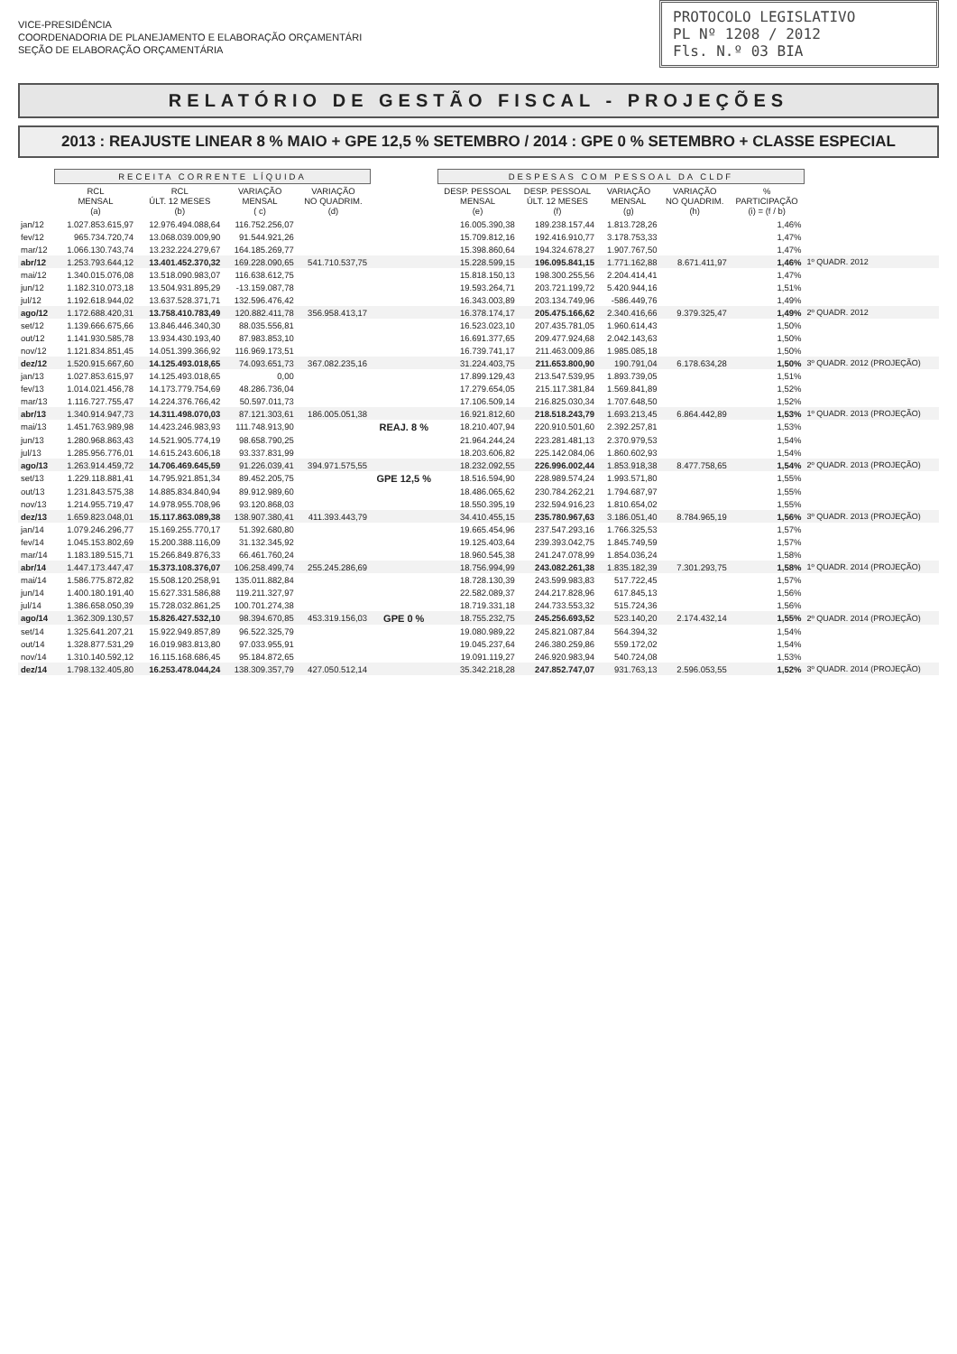PROTOCOLO LEGISLATIVO
PL Nº 1208 / 2012
Fls. N.º 03 BIA
VICE-PRESIDÊNCIA
COORDENADORIA DE PLANEJAMENTO E ELABORAÇÃO ORÇAMENTÁRI
SEÇÃO DE ELABORAÇÃO ORÇAMENTÁRIA
RELATÓRIO DE GESTÃO FISCAL - PROJEÇÕES
2013 : REAJUSTE LINEAR 8 % MAIO + GPE 12,5 % SETEMBRO / 2014 : GPE 0 % SETEMBRO + CLASSE ESPECIAL
| | RECEITA CORRENTE LÍQUIDA | | | | | DESPESAS COM PESSOAL DA CLDF | | | | | |
| --- | --- | --- | --- | --- | --- | --- | --- | --- | --- | --- | --- |
| | RCL MENSAL (a) | RCL ÚLT. 12 MESES (b) | VARIAÇÃO MENSAL ( c) | VARIAÇÃO NO QUADRIM. (d) | | DESP. PESSOAL MENSAL (e) | DESP. PESSOAL ÚLT. 12 MESES (f) | VARIAÇÃO MENSAL (g) | VARIAÇÃO NO QUADRIM. (h) | % PARTICIPAÇÃO (i) = (f / b) | |
| jan/12 | 1.027.853.615,97 | 12.976.494.088,64 | 116.752.256,07 | | | 16.005.390,38 | 189.238.157,44 | 1.813.728,26 | | 1,46% | |
| fev/12 | 965.734.720,74 | 13.068.039.009,90 | 91.544.921,26 | | | 15.709.812,16 | 192.416.910,77 | 3.178.753,33 | | 1,47% | |
| mar/12 | 1.066.130.743,74 | 13.232.224.279,67 | 164.185.269,77 | | | 15.398.860,64 | 194.324.678,27 | 1.907.767,50 | | 1,47% | |
| abr/12 | 1.253.793.644,12 | 13.401.452.370,32 | 169.228.090,65 | 541.710.537,75 | | 15.228.599,15 | 196.095.841,15 | 1.771.162,88 | 8.671.411,97 | 1,46% | 1º QUADR. 2012 |
| mai/12 | 1.340.015.076,08 | 13.518.090.983,07 | 116.638.612,75 | | | 15.818.150,13 | 198.300.255,56 | 2.204.414,41 | | 1,47% | |
| jun/12 | 1.182.310.073,18 | 13.504.931.895,29 | -13.159.087,78 | | | 19.593.264,71 | 203.721.199,72 | 5.420.944,16 | | 1,51% | |
| jul/12 | 1.192.618.944,02 | 13.637.528.371,71 | 132.596.476,42 | | | 16.343.003,89 | 203.134.749,96 | -586.449,76 | | 1,49% | |
| ago/12 | 1.172.688.420,31 | 13.758.410.783,49 | 120.882.411,78 | 356.958.413,17 | | 16.378.174,17 | 205.475.166,62 | 2.340.416,66 | 9.379.325,47 | 1,49% | 2º QUADR. 2012 |
| set/12 | 1.139.666.675,66 | 13.846.446.340,30 | 88.035.556,81 | | | 16.523.023,10 | 207.435.781,05 | 1.960.614,43 | | 1,50% | |
| out/12 | 1.141.930.585,78 | 13.934.430.193,40 | 87.983.853,10 | | | 16.691.377,65 | 209.477.924,68 | 2.042.143,63 | | 1,50% | |
| nov/12 | 1.121.834.851,45 | 14.051.399.366,92 | 116.969.173,51 | | | 16.739.741,17 | 211.463.009,86 | 1.985.085,18 | | 1,50% | |
| dez/12 | 1.520.915.667,60 | 14.125.493.018,65 | 74.093.651,73 | 367.082.235,16 | | 31.224.403,75 | 211.653.800,90 | 190.791,04 | 6.178.634,28 | 1,50% | 3º QUADR. 2012 (PROJEÇÃO) |
| jan/13 | 1.027.853.615,97 | 14.125.493.018,65 | 0,00 | | | 17.899.129,43 | 213.547.539,95 | 1.893.739,05 | | 1,51% | |
| fev/13 | 1.014.021.456,78 | 14.173.779.754,69 | 48.286.736,04 | | | 17.279.654,05 | 215.117.381,84 | 1.569.841,89 | | 1,52% | |
| mar/13 | 1.116.727.755,47 | 14.224.376.766,42 | 50.597.011,73 | | | 17.106.509,14 | 216.825.030,34 | 1.707.648,50 | | 1,52% | |
| abr/13 | 1.340.914.947,73 | 14.311.498.070,03 | 87.121.303,61 | 186.005.051,38 | | 16.921.812,60 | 218.518.243,79 | 1.693.213,45 | 6.864.442,89 | 1,53% | 1º QUADR. 2013 (PROJEÇÃO) |
| mai/13 | 1.451.763.989,98 | 14.423.246.983,93 | 111.748.913,90 | | REAJ. 8 % | 18.210.407,94 | 220.910.501,60 | 2.392.257,81 | | 1,53% | |
| jun/13 | 1.280.968.863,43 | 14.521.905.774,19 | 98.658.790,25 | | | 21.964.244,24 | 223.281.481,13 | 2.370.979,53 | | 1,54% | |
| jul/13 | 1.285.956.776,01 | 14.615.243.606,18 | 93.337.831,99 | | | 18.203.606,82 | 225.142.084,06 | 1.860.602,93 | | 1,54% | |
| ago/13 | 1.263.914.459,72 | 14.706.469.645,59 | 91.226.039,41 | 394.971.575,55 | | 18.232.092,55 | 226.996.002,44 | 1.853.918,38 | 8.477.758,65 | 1,54% | 2º QUADR. 2013 (PROJEÇÃO) |
| set/13 | 1.229.118.881,41 | 14.795.921.851,34 | 89.452.205,75 | | GPE 12,5 % | 18.516.594,90 | 228.989.574,24 | 1.993.571,80 | | 1,55% | |
| out/13 | 1.231.843.575,38 | 14.885.834.840,94 | 89.912.989,60 | | | 18.486.065,62 | 230.784.262,21 | 1.794.687,97 | | 1,55% | |
| nov/13 | 1.214.955.719,47 | 14.978.955.708,96 | 93.120.868,03 | | | 18.550.395,19 | 232.594.916,23 | 1.810.654,02 | | 1,55% | |
| dez/13 | 1.659.823.048,01 | 15.117.863.089,38 | 138.907.380,41 | 411.393.443,79 | | 34.410.455,15 | 235.780.967,63 | 3.186.051,40 | 8.784.965,19 | 1,56% | 3º QUADR. 2013 (PROJEÇÃO) |
| jan/14 | 1.079.246.296,77 | 15.169.255.770,17 | 51.392.680,80 | | | 19.665.454,96 | 237.547.293,16 | 1.766.325,53 | | 1,57% | |
| fev/14 | 1.045.153.802,69 | 15.200.388.116,09 | 31.132.345,92 | | | 19.125.403,64 | 239.393.042,75 | 1.845.749,59 | | 1,57% | |
| mar/14 | 1.183.189.515,71 | 15.266.849.876,33 | 66.461.760,24 | | | 18.960.545,38 | 241.247.078,99 | 1.854.036,24 | | 1,58% | |
| abr/14 | 1.447.173.447,47 | 15.373.108.376,07 | 106.258.499,74 | 255.245.286,69 | | 18.756.994,99 | 243.082.261,38 | 1.835.182,39 | 7.301.293,75 | 1,58% | 1º QUADR. 2014 (PROJEÇÃO) |
| mai/14 | 1.586.775.872,82 | 15.508.120.258,91 | 135.011.882,84 | | | 18.728.130,39 | 243.599.983,83 | 517.722,45 | | 1,57% | |
| jun/14 | 1.400.180.191,40 | 15.627.331.586,88 | 119.211.327,97 | | | 22.582.089,37 | 244.217.828,96 | 617.845,13 | | 1,56% | |
| jul/14 | 1.386.658.050,39 | 15.728.032.861,25 | 100.701.274,38 | | | 18.719.331,18 | 244.733.553,32 | 515.724,36 | | 1,56% | |
| ago/14 | 1.362.309.130,57 | 15.826.427.532,10 | 98.394.670,85 | 453.319.156,03 | GPE 0 % | 18.755.232,75 | 245.256.693,52 | 523.140,20 | 2.174.432,14 | 1,55% | 2º QUADR. 2014 (PROJEÇÃO) |
| set/14 | 1.325.641.207,21 | 15.922.949.857,89 | 96.522.325,79 | | | 19.080.989,22 | 245.821.087,84 | 564.394,32 | | 1,54% | |
| out/14 | 1.328.877.531,29 | 16.019.983.813,80 | 97.033.955,91 | | | 19.045.237,64 | 246.380.259,86 | 559.172,02 | | 1,54% | |
| nov/14 | 1.310.140.592,12 | 16.115.168.686,45 | 95.184.872,65 | | | 19.091.119,27 | 246.920.983,94 | 540.724,08 | | 1,53% | |
| dez/14 | 1.798.132.405,80 | 16.253.478.044,24 | 138.309.357,79 | 427.050.512,14 | | 35.342.218,28 | 247.852.747,07 | 931.763,13 | 2.596.053,55 | 1,52% | 3º QUADR. 2014 (PROJEÇÃO) |